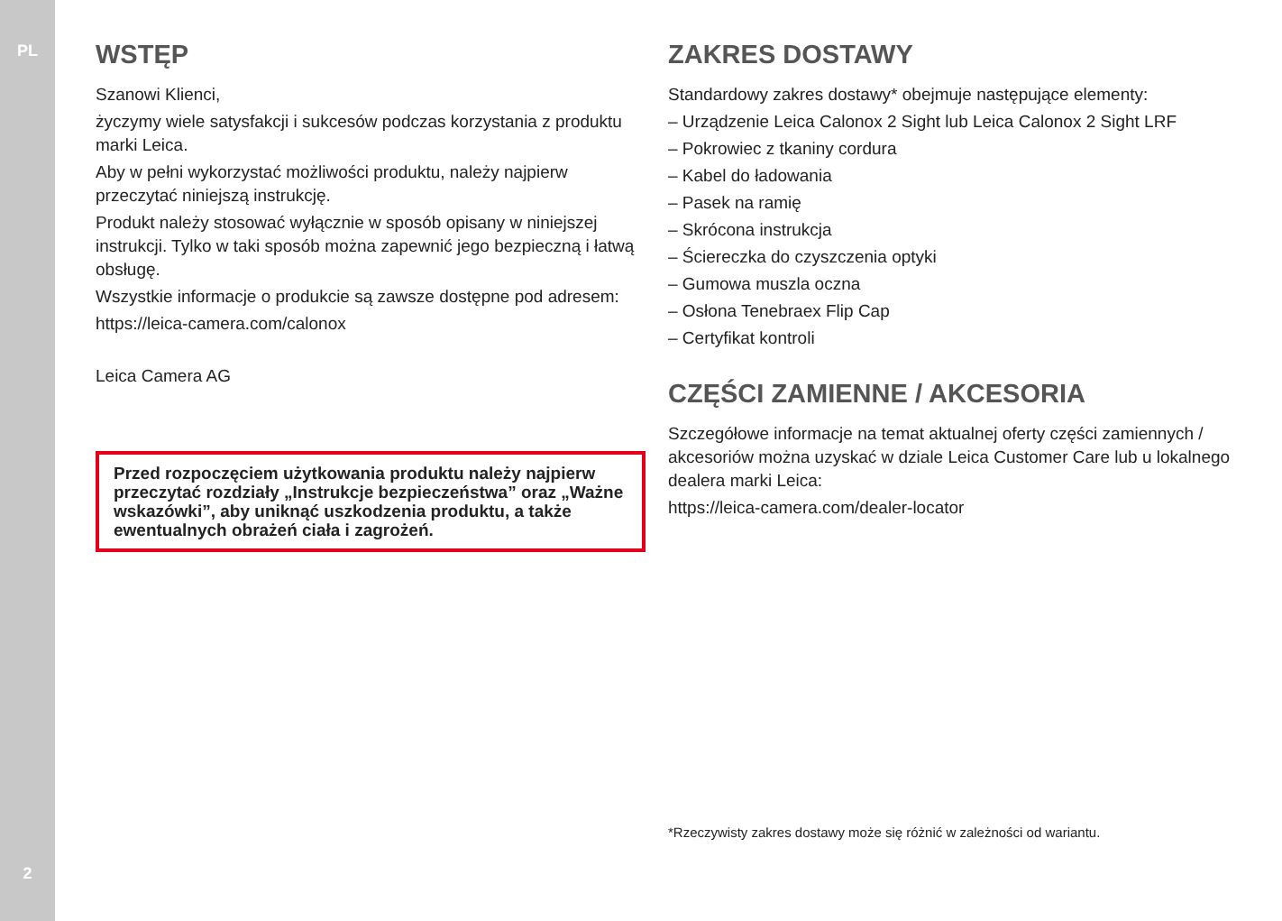PL
2
WSTĘP
Szanowi Klienci,
życzymy wiele satysfakcji i sukcesów podczas korzystania z produktu marki Leica.
Aby w pełni wykorzystać możliwości produktu, należy najpierw przeczytać niniejszą instrukcję.
Produkt należy stosować wyłącznie w sposób opisany w niniejszej instrukcji. Tylko w taki sposób można zapewnić jego bezpieczną i łatwą obsługę.
Wszystkie informacje o produkcie są zawsze dostępne pod adresem:
https://leica-camera.com/calonox
Leica Camera AG
Przed rozpoczęciem użytkowania produktu należy najpierw przeczytać rozdziały „Instrukcje bezpieczeństwa” oraz „Ważne wskazówki”, aby uniknąć uszkodzenia produktu, a także ewentualnych obrażeń ciała i zagrożeń.
ZAKRES DOSTAWY
Standardowy zakres dostawy* obejmuje następujące elementy:
– Urządzenie Leica Calonox 2 Sight lub Leica Calonox 2 Sight LRF
– Pokrowiec z tkaniny cordura
– Kabel do ładowania
– Pasek na ramię
– Skrócona instrukcja
– Ściereczka do czyszczenia optyki
– Gumowa muszla oczna
– Osłona Tenebraex Flip Cap
– Certyfikat kontroli
CZĘŚCI ZAMIENNE / AKCESORIA
Szczegółowe informacje na temat aktualnej oferty części zamiennych / akcesoriów można uzyskać w dziale Leica Customer Care lub u lokalnego dealera marki Leica:
https://leica-camera.com/dealer-locator
*Rzeczywisty zakres dostawy może się różnić w zależności od wariantu.